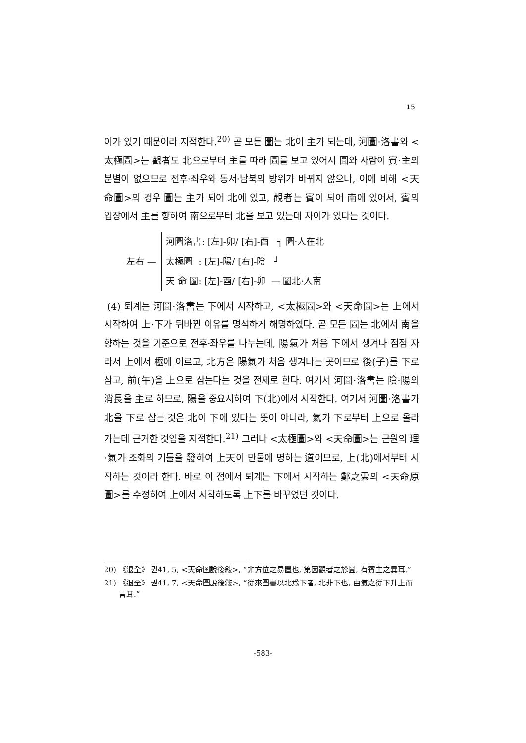15
이가 있기 때문이라 지적한다.<sup>20)</sup> 곧 모든 圖는 北이 主가 되는데, 河圖·洛書와 <太極圖>는 觀者도 北으로부터 主를 따라 圖를 보고 있어서 圖와 사람이 賓·主의 분별이 없으므로 전후·좌우와 동서·남북의 방위가 바뀌지 않으나, 이에 비해 <天命圖>의 경우 圖는 主가 되어 北에 있고, 觀者는 賓이 되어 南에 있어서, 賓의 입장에서 主를 향하여 南으로부터 北을 보고 있는데 차이가 있다는 것이다.
左右 —
河圖洛書: [左]-卯/ [右]-酉 ┐ 圖·人在北
太極圖 : [左]-陽/ [右]-陰 ┘
天 命 圖: [左]-酉/ [右]-卯 — 圖北·人南
(4) 퇴계는 河圖·洛書는 下에서 시작하고, <太極圖>와 <天命圖>는 上에서 시작하여 上·下가 뒤바뀐 이유를 명석하게 해명하였다. 곧 모든 圖는 北에서 南을 향하는 것을 기준으로 전후·좌우를 나누는데, 陽氣가 처음 下에서 생겨나 점점 자라서 上에서 極에 이르고, 北方은 陽氣가 처음 생겨나는 곳이므로 後(子)를 下로 삼고, 前(午)을 上으로 삼는다는 것을 전제로 한다. 여기서 河圖·洛書는 陰·陽의 消長을 主로 하므로, 陽을 중요시하여 下(北)에서 시작한다. 여기서 河圖·洛書가 北을 下로 삼는 것은 北이 下에 있다는 뜻이 아니라, 氣가 下로부터 上으로 올라가는데 근거한 것임을 지적한다.<sup>21)</sup> 그러나 <太極圖>와 <天命圖>는 근원의 理·氣가 조화의 기틀을 發하여 上天이 만물에 명하는 道이므로, 上(北)에서부터 시작하는 것이라 한다. 바로 이 점에서 퇴계는 下에서 시작하는 鄭之雲의 <天命原圖>를 수정하여 上에서 시작하도록 上下를 바꾸었던 것이다.
20) 《退全》 권41, 5, <天命圖說後敍>, “非方位之易置也, 第因觀者之於圖, 有賓主之異耳.”
21) 《退全》 권41, 7, <天命圖說後敍>, “從來圖書以北爲下者, 北非下也, 由氣之從下升上而言耳.”
-583-